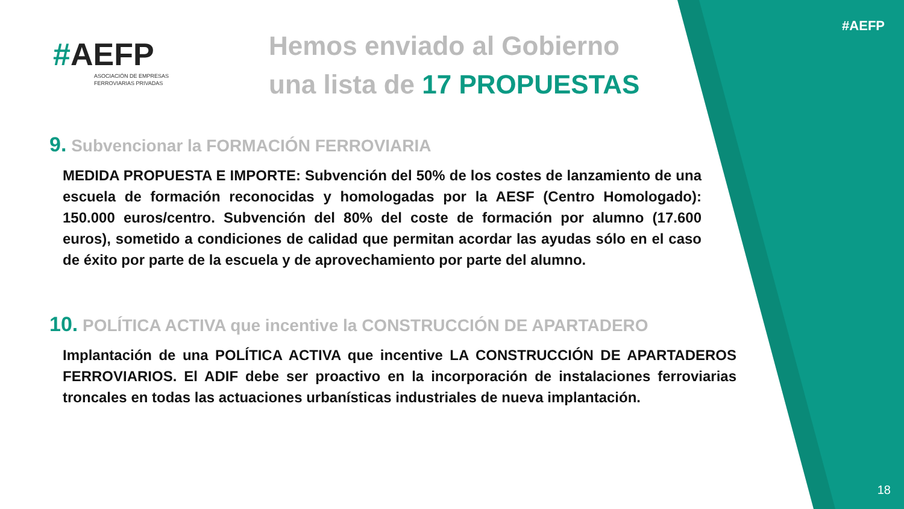#AEFP
ASOCIACIÓN DE EMPRESAS
FERROVIARIAS PRIVADAS
#AEFP
Hemos enviado al Gobierno
una lista de 17 PROPUESTAS
9. Subvencionar la FORMACIÓN FERROVIARIA
MEDIDA PROPUESTA E IMPORTE: Subvención del 50% de los costes de lanzamiento de una escuela de formación reconocidas y homologadas por la AESF (Centro Homologado): 150.000 euros/centro. Subvención del 80% del coste de formación por alumno (17.600 euros), sometido a condiciones de calidad que permitan acordar las ayudas sólo en el caso de éxito por parte de la escuela y de aprovechamiento por parte del alumno.
10. POLÍTICA ACTIVA que incentive la CONSTRUCCIÓN DE APARTADERO
Implantación de una POLÍTICA ACTIVA que incentive LA CONSTRUCCIÓN DE APARTADEROS FERROVIARIOS. El ADIF debe ser proactivo en la incorporación de instalaciones ferroviarias troncales en todas las actuaciones urbanísticas industriales de nueva implantación.
18